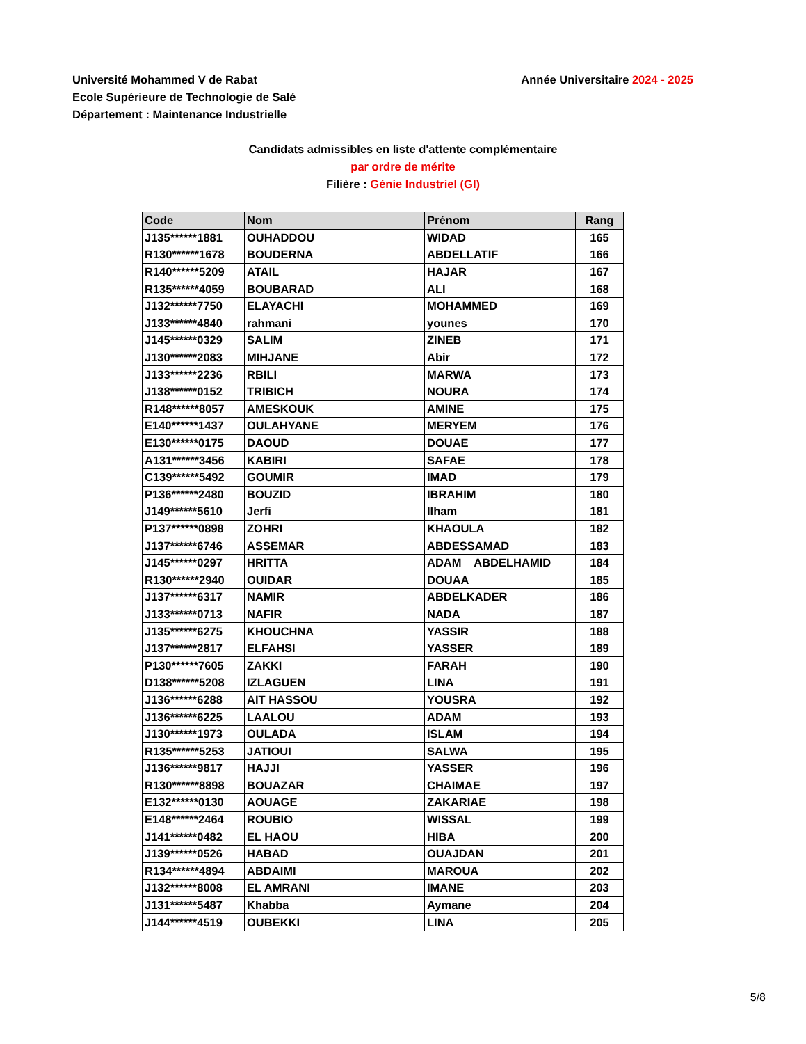Université Mohammed V de Rabat
Ecole Supérieure de Technologie de Salé
Département : Maintenance Industrielle
Année Universitaire 2024 - 2025
Candidats admissibles en liste d'attente complémentaire
par ordre de mérite
Filière : Génie Industriel (GI)
| Code | Nom | Prénom | Rang |
| --- | --- | --- | --- |
| J135******1881 | OUHADDOU | WIDAD | 165 |
| R130******1678 | BOUDERNA | ABDELLATIF | 166 |
| R140******5209 | ATAIL | HAJAR | 167 |
| R135******4059 | BOUBARAD | ALI | 168 |
| J132******7750 | ELAYACHI | MOHAMMED | 169 |
| J133******4840 | rahmani | younes | 170 |
| J145******0329 | SALIM | ZINEB | 171 |
| J130******2083 | MIHJANE | Abir | 172 |
| J133******2236 | RBILI | MARWA | 173 |
| J138******0152 | TRIBICH | NOURA | 174 |
| R148******8057 | AMESKOUK | AMINE | 175 |
| E140******1437 | OULAHYANE | MERYEM | 176 |
| E130******0175 | DAOUD | DOUAE | 177 |
| A131******3456 | KABIRI | SAFAE | 178 |
| C139******5492 | GOUMIR | IMAD | 179 |
| P136******2480 | BOUZID | IBRAHIM | 180 |
| J149******5610 | Jerfi | Ilham | 181 |
| P137******0898 | ZOHRI | KHAOULA | 182 |
| J137******6746 | ASSEMAR | ABDESSAMAD | 183 |
| J145******0297 | HRITTA | ADAM ABDELHAMID | 184 |
| R130******2940 | OUIDAR | DOUAA | 185 |
| J137******6317 | NAMIR | ABDELKADER | 186 |
| J133******0713 | NAFIR | NADA | 187 |
| J135******6275 | KHOUCHNA | YASSIR | 188 |
| J137******2817 | ELFAHSI | YASSER | 189 |
| P130******7605 | ZAKKI | FARAH | 190 |
| D138******5208 | IZLAGUEN | LINA | 191 |
| J136******6288 | AIT HASSOU | YOUSRA | 192 |
| J136******6225 | LAALOU | ADAM | 193 |
| J130******1973 | OULADA | ISLAM | 194 |
| R135******5253 | JATIOUI | SALWA | 195 |
| J136******9817 | HAJJI | YASSER | 196 |
| R130******8898 | BOUAZAR | CHAIMAE | 197 |
| E132******0130 | AOUAGE | ZAKARIAE | 198 |
| E148******2464 | ROUBIO | WISSAL | 199 |
| J141******0482 | EL HAOU | HIBA | 200 |
| J139******0526 | HABAD | OUAJDAN | 201 |
| R134******4894 | ABDAIMI | MAROUA | 202 |
| J132******8008 | EL AMRANI | IMANE | 203 |
| J131******5487 | Khabba | Aymane | 204 |
| J144******4519 | OUBEKKI | LINA | 205 |
5/8